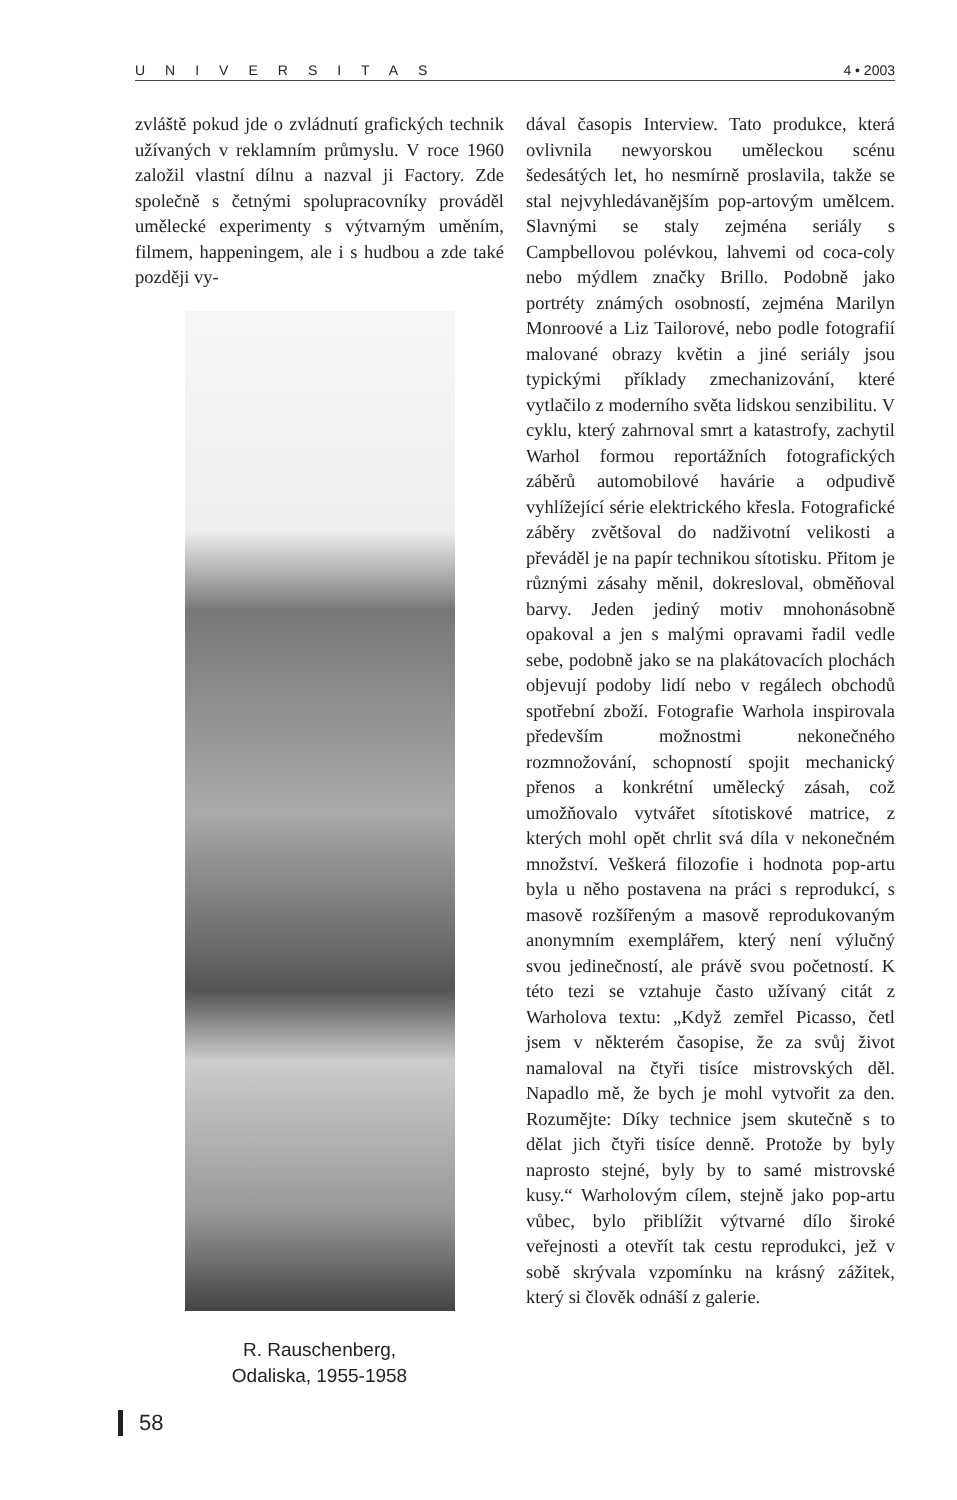UNIVERSITAS 4 • 2003
zvláště pokud jde o zvládnutí grafických technik užívaných v reklamním průmyslu. V roce 1960 založil vlastní dílnu a nazval ji Factory. Zde společně s četnými spolupracovníky prováděl umělecké experimenty s výtvarným uměním, filmem, happeningem, ale i s hudbou a zde také později vy-
R. Rauschenberg,
Odaliska, 1955-1958
dával časopis Interview. Tato produkce, která ovlivnila newyorskou uměleckou scénu šedesátých let, ho nesmírně proslavila, takže se stal nejvyhledávanějším pop-artovým umělcem. Slavnými se staly zejména seriály s Campbellovou polévkou, lahvemi od coca-coly nebo mýdlem značky Brillo. Podobně jako portréty známých osobností, zejména Marilyn Monroové a Liz Tailorové, nebo podle fotografií malované obrazy květin a jiné seriály jsou typickými příklady zmechanizování, které vytlačilo z moderního světa lidskou senzibilitu. V cyklu, který zahrnoval smrt a katastrofy, zachytil Warhol formou reportážních fotografických záběrů automobilové havárie a odpudivě vyhlížející série elektrického křesla. Fotografické záběry zvětšoval do nadživotní velikosti a převáděl je na papír technikou sítotisku. Přitom je různými zásahy měnil, dokresloval, obměňoval barvy. Jeden jediný motiv mnohonásobně opakoval a jen s malými opravami řadil vedle sebe, podobně jako se na plakátovacích plochách objevují podoby lidí nebo v regálech obchodů spotřební zboží. Fotografie Warhola inspirovala především možnostmi nekonečného rozmnožování, schopností spojit mechanický přenos a konkrétní umělecký zásah, což umožňovalo vytvářet sítotiskové matrice, z kterých mohl opět chrlit svá díla v nekonečném množství. Veškerá filozofie i hodnota pop-artu byla u něho postavena na práci s reprodukcí, s masově rozšířeným a masově reprodukovaným anonymním exemplářem, který není výlučný svou jedinečností, ale právě svou početností. K této tezi se vztahuje často užívaný citát z Warholova textu: „Když zemřel Picasso, četl jsem v některém časopise, že za svůj život namaloval na čtyři tisíce mistrovských děl. Napadlo mě, že bych je mohl vytvořit za den. Rozumějte: Díky technice jsem skutečně s to dělat jich čtyři tisíce denně. Protože by byly naprosto stejné, byly by to samé mistrovské kusy.“ Warholovým cílem, stejně jako pop-artu vůbec, bylo přiblížit výtvarné dílo široké veřejnosti a otevřít tak cestu reprodukci, jež v sobě skrývala vzpomínku na krásný zážitek, který si člověk odnáší z galerie.
58